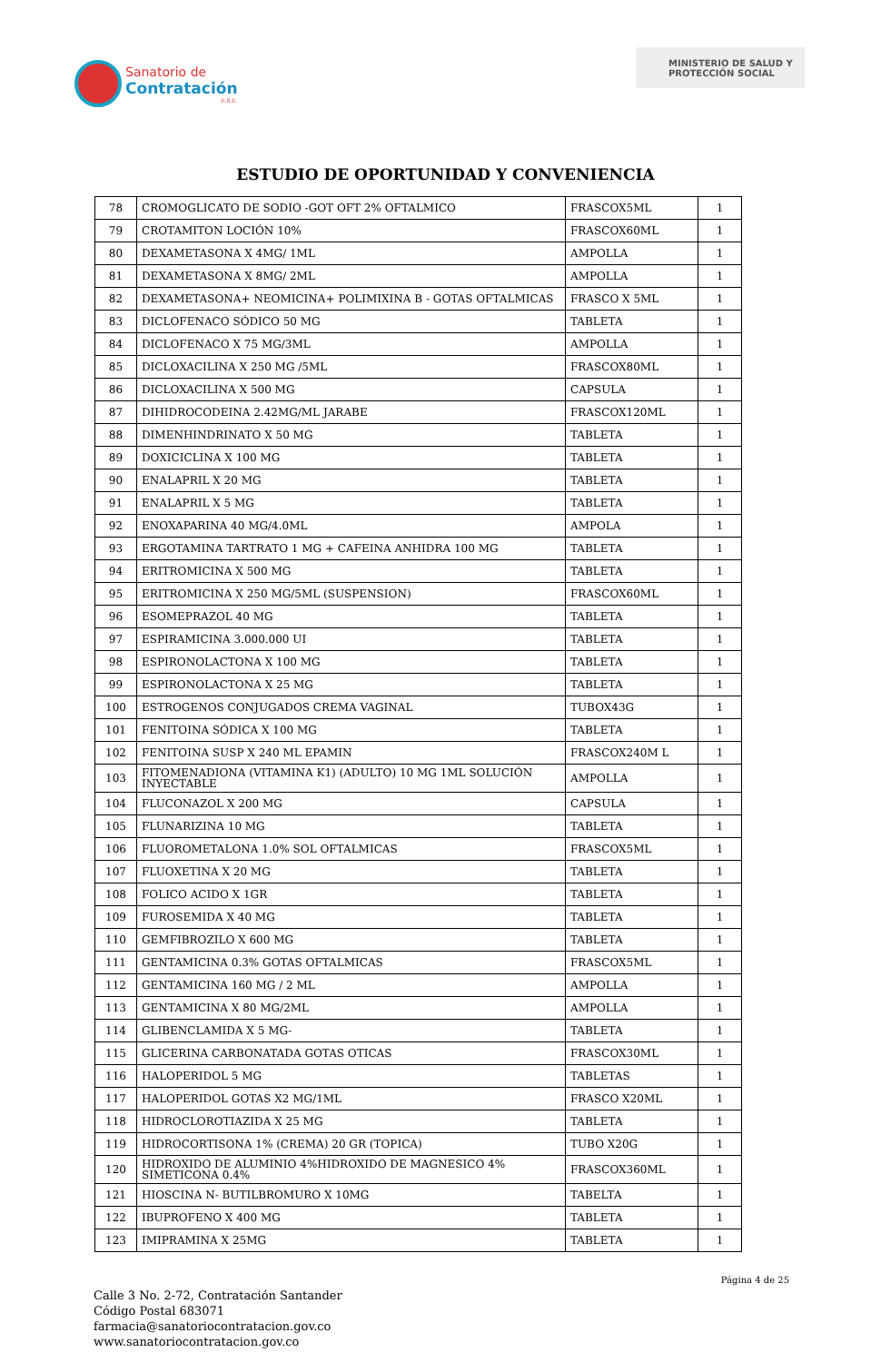Sanatorio de
Contratación
E.S.E.
MINISTERIO DE SALUD Y
PROTECCIÓN SOCIAL
ESTUDIO DE OPORTUNIDAD Y CONVENIENCIA
| 78 | CROMOGLICATO DE SODIO -GOT OFT 2% OFTALMICO | FRASCOX5ML | 1 |
| 79 | CROTAMITON LOCIÓN 10% | FRASCOX60ML | 1 |
| 80 | DEXAMETASONA X 4MG/ 1ML | AMPOLLA | 1 |
| 81 | DEXAMETASONA X 8MG/ 2ML | AMPOLLA | 1 |
| 82 | DEXAMETASONA+ NEOMICINA+ POLIMIXINA B - GOTAS OFTALMICAS | FRASCO X 5ML | 1 |
| 83 | DICLOFENACO SÓDICO 50 MG | TABLETA | 1 |
| 84 | DICLOFENACO X 75 MG/3ML | AMPOLLA | 1 |
| 85 | DICLOXACILINA X 250 MG /5ML | FRASCOX80ML | 1 |
| 86 | DICLOXACILINA X 500 MG | CAPSULA | 1 |
| 87 | DIHIDROCODEINA 2.42MG/ML JARABE | FRASCOX120ML | 1 |
| 88 | DIMENHINDRINATO X 50 MG | TABLETA | 1 |
| 89 | DOXICICLINA X 100 MG | TABLETA | 1 |
| 90 | ENALAPRIL X 20 MG | TABLETA | 1 |
| 91 | ENALAPRIL X 5 MG | TABLETA | 1 |
| 92 | ENOXAPARINA 40 MG/4.0ML | AMPOLA | 1 |
| 93 | ERGOTAMINA TARTRATO 1 MG + CAFEINA ANHIDRA 100 MG | TABLETA | 1 |
| 94 | ERITROMICINA X 500 MG | TABLETA | 1 |
| 95 | ERITROMICINA X 250 MG/5ML (SUSPENSION) | FRASCOX60ML | 1 |
| 96 | ESOMEPRAZOL 40 MG | TABLETA | 1 |
| 97 | ESPIRAMICINA 3.000.000 UI | TABLETA | 1 |
| 98 | ESPIRONOLACTONA X 100 MG | TABLETA | 1 |
| 99 | ESPIRONOLACTONA X 25 MG | TABLETA | 1 |
| 100 | ESTROGENOS CONJUGADOS CREMA VAGINAL | TUBOX43G | 1 |
| 101 | FENITOINA SÓDICA X 100 MG | TABLETA | 1 |
| 102 | FENITOINA SUSP X 240 ML EPAMIN | FRASCOX240M L | 1 |
| 103 | FITOMENADIONA (VITAMINA K1) (ADULTO) 10 MG 1ML SOLUCIÓN INYECTABLE | AMPOLLA | 1 |
| 104 | FLUCONAZOL X 200 MG | CAPSULA | 1 |
| 105 | FLUNARIZINA 10 MG | TABLETA | 1 |
| 106 | FLUOROMETALONA 1.0% SOL OFTALMICAS | FRASCOX5ML | 1 |
| 107 | FLUOXETINA X 20 MG | TABLETA | 1 |
| 108 | FOLICO ACIDO X 1GR | TABLETA | 1 |
| 109 | FUROSEMIDA X 40 MG | TABLETA | 1 |
| 110 | GEMFIBROZILO X 600 MG | TABLETA | 1 |
| 111 | GENTAMICINA 0.3% GOTAS OFTALMICAS | FRASCOX5ML | 1 |
| 112 | GENTAMICINA 160 MG / 2 ML | AMPOLLA | 1 |
| 113 | GENTAMICINA X 80 MG/2ML | AMPOLLA | 1 |
| 114 | GLIBENCLAMIDA X 5 MG- | TABLETA | 1 |
| 115 | GLICERINA CARBONATADA GOTAS OTICAS | FRASCOX30ML | 1 |
| 116 | HALOPERIDOL 5 MG | TABLETAS | 1 |
| 117 | HALOPERIDOL GOTAS X2 MG/1ML | FRASCO X20ML | 1 |
| 118 | HIDROCLOROTIAZIDA X 25 MG | TABLETA | 1 |
| 119 | HIDROCORTISONA 1% (CREMA) 20 GR (TOPICA) | TUBO X20G | 1 |
| 120 | HIDROXIDO DE ALUMINIO 4%HIDROXIDO DE MAGNESICO 4% SIMETICONA 0.4% | FRASCOX360ML | 1 |
| 121 | HIOSCINA N- BUTILBROMURO X 10MG | TABELTA | 1 |
| 122 | IBUPROFENO X 400 MG | TABLETA | 1 |
| 123 | IMIPRAMINA X 25MG | TABLETA | 1 |
Página 4 de 25
Calle 3 No. 2-72, Contratación Santander
Código Postal 683071
farmacia@sanatoriocontratacion.gov.co
www.sanatoriocontratacion.gov.co